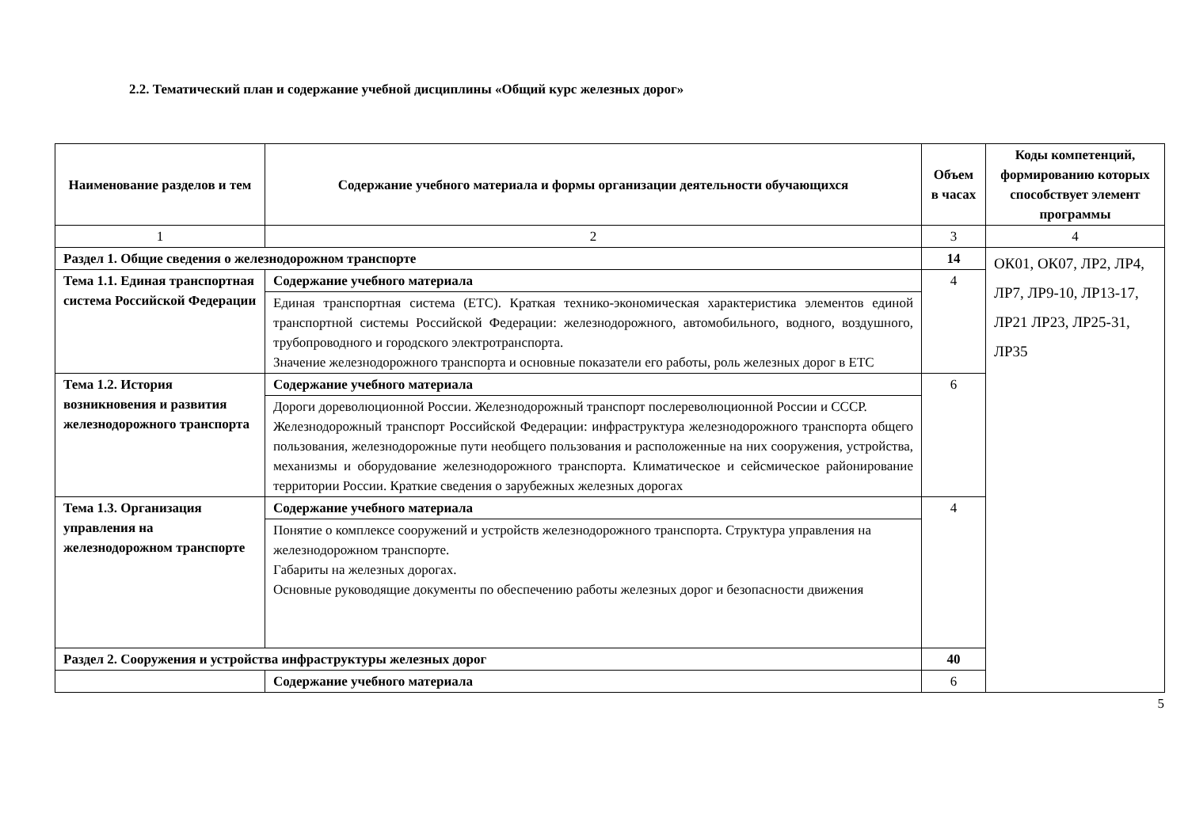2.2. Тематический план и содержание учебной дисциплины «Общий курс железных дорог»
| Наименование разделов и тем | Содержание учебного материала и формы организации деятельности обучающихся | Объем в часах | Коды компетенций, формированию которых способствует элемент программы |
| --- | --- | --- | --- |
| 1 | 2 | 3 | 4 |
| Раздел 1. Общие сведения о железнодорожном транспорте | | 14 | ОК01, ОК07, ЛР2, ЛР4, ЛР7, ЛР9-10, ЛР13-17, ЛР21 ЛР23, ЛР25-31, ЛР35 |
| Тема 1.1. Единая транспортная система Российской Федерации | Содержание учебного материала | 4 | |
| | Единая транспортная система (ЕТС). Краткая технико-экономическая характеристика элементов единой транспортной системы Российской Федерации: железнодорожного, автомобильного, водного, воздушного, трубопроводного и городского электротранспорта. Значение железнодорожного транспорта и основные показатели его работы, роль железных дорог в ЕТС | | |
| Тема 1.2. История возникновения и развития железнодорожного транспорта | Содержание учебного материала | 6 | |
| | Дороги дореволюционной России. Железнодорожный транспорт послереволюционной России и СССР. Железнодорожный транспорт Российской Федерации: инфраструктура железнодорожного транспорта общего пользования, железнодорожные пути необщего пользования и расположенные на них сооружения, устройства, механизмы и оборудование железнодорожного транспорта. Климатическое и сейсмическое районирование территории России. Краткие сведения о зарубежных железных дорогах | | |
| Тема 1.3. Организация управления на железнодорожном транспорте | Содержание учебного материала | 4 | |
| | Понятие о комплексе сооружений и устройств железнодорожного транспорта. Структура управления на железнодорожном транспорте. Габариты на железных дорогах. Основные руководящие документы по обеспечению работы железных дорог и безопасности движения | | |
| Раздел 2. Сооружения и устройства инфраструктуры железных дорог | | 40 | |
| | Содержание учебного материала | 6 | |
5